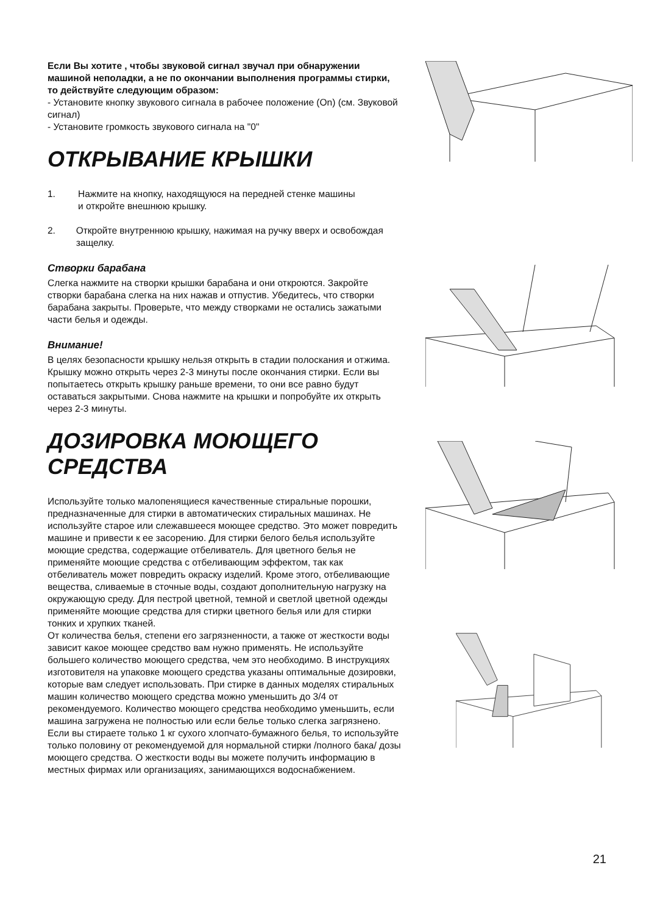Если Вы хотите , чтобы звуковой сигнал звучал при обнаружении машиной неполадки, а не по окончании выполнения программы стирки, то действуйте следующим образом:
- Установите кнопку звукового сигнала в рабочее положение (On) (см. Звуковой сигнал)
- Установите громкость звукового сигнала на "0"
ОТКРЫВАНИЕ КРЫШКИ
1. Нажмите на кнопку, находящуюся на передней стенке машины
и откройте внешнюю крышку.
2. Откройте внутреннюю крышку, нажимая на ручку вверх и освобождая защелку.
Створки барабана
Слегка нажмите на створки крышки барабана и они откроются. Закройте створки барабана слегка на них нажав и отпустив. Убедитесь, что створки барабана закрыты. Проверьте, что между створками не остались зажатыми части белья и одежды.
Внимание!
В целях безопасности крышку нельзя открыть в стадии полоскания и отжима. Крышку можно открыть через 2-3 минуты после окончания стирки. Если вы попытаетесь открыть крышку раньше времени, то они все равно будут оставаться закрытыми. Снова нажмите на крышки и попробуйте их открыть через 2-3 минуты.
ДОЗИРОВКА МОЮЩЕГО СРЕДСТВА
Используйте только малопенящиеся качественные стиральные порошки, предназначенные для стирки в автоматических стиральных машинах. Не используйте старое или слежавшееся моющее средство. Это может повредить машине и привести к ее засорению. Для стирки белого белья используйте моющие средства, содержащие отбеливатель. Для цветного белья не применяйте моющие средства с отбеливающим эффектом, так как отбеливатель может повредить окраску изделий. Кроме этого, отбеливающие вещества, сливаемые в сточные воды, создают дополнительную нагрузку на окружающую среду. Для пестрой цветной, темной и светлой цветной одежды применяйте моющие средства для стирки цветного белья или для стирки тонких и хрупких тканей.
От количества белья, степени его загрязненности, а также от жесткости воды зависит какое моющее средство вам нужно применять. Не используйте большего количество моющего средства, чем это необходимо. В инструкциях изготовителя на упаковке моющего средства указаны оптимальные дозировки, которые вам следует использовать. При стирке в данных моделях стиральных машин количество моющего средства можно уменьшить до 3/4 от рекомендуемого. Количество моющего средства необходимо уменьшить, если машина загружена не полностью или если белье только слегка загрязнено. Если вы стираете только 1 кг сухого хлопчато-бумажного белья, то используйте только половину от рекомендуемой для нормальной стирки /полного бака/ дозы моющего средства. О жесткости воды вы можете получить информацию в местных фирмах или организациях, занимающихся водоснабжением.
21